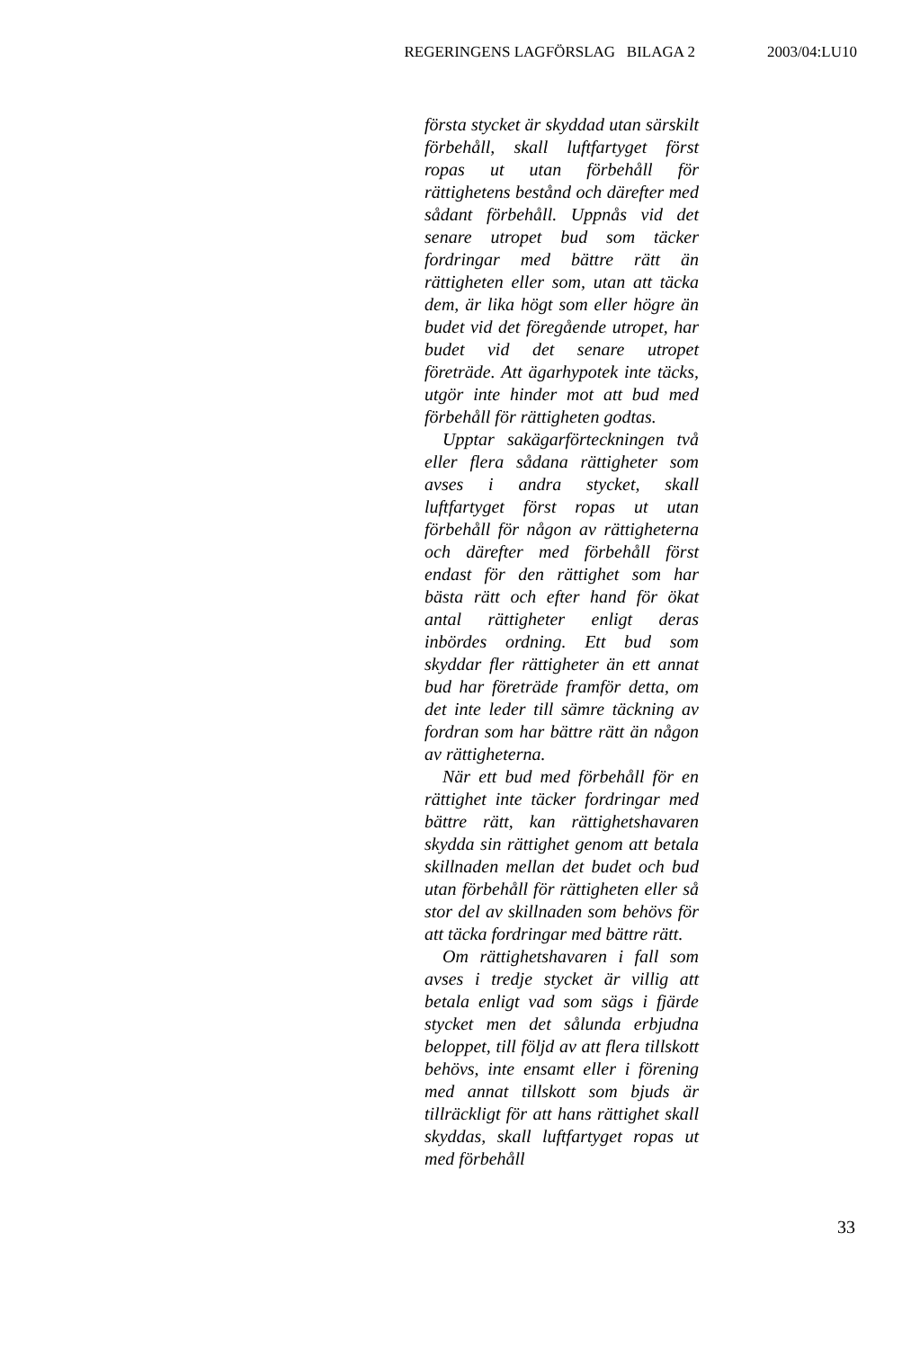REGERINGENS LAGFÖRSLAG BILAGA 2 2003/04:LU10
första stycket är skyddad utan särskilt förbehåll, skall luftfartyget först ropas ut utan förbehåll för rättighetens bestånd och därefter med sådant förbehåll. Uppnås vid det senare utropet bud som täcker fordringar med bättre rätt än rättigheten eller som, utan att täcka dem, är lika högt som eller högre än budet vid det föregående utropet, har budet vid det senare utropet företräde. Att ägarhypotek inte täcks, utgör inte hinder mot att bud med förbehåll för rättigheten godtas.
Upptar sakägarförteckningen två eller flera sådana rättigheter som avses i andra stycket, skall luftfartyget först ropas ut utan förbehåll för någon av rättigheterna och därefter med förbehåll först endast för den rättighet som har bästa rätt och efter hand för ökat antal rättigheter enligt deras inbördes ordning. Ett bud som skyddar fler rättigheter än ett annat bud har företräde framför detta, om det inte leder till sämre täckning av fordran som har bättre rätt än någon av rättigheterna.
När ett bud med förbehåll för en rättighet inte täcker fordringar med bättre rätt, kan rättighetshavaren skydda sin rättighet genom att betala skillnaden mellan det budet och bud utan förbehåll för rättigheten eller så stor del av skillnaden som behövs för att täcka fordringar med bättre rätt.
Om rättighetshavaren i fall som avses i tredje stycket är villig att betala enligt vad som sägs i fjärde stycket men det sålunda erbjudna beloppet, till följd av att flera tillskott behövs, inte ensamt eller i förening med annat tillskott som bjuds är tillräckligt för att hans rättighet skall skyddas, skall luftfartyget ropas ut med förbehåll
33